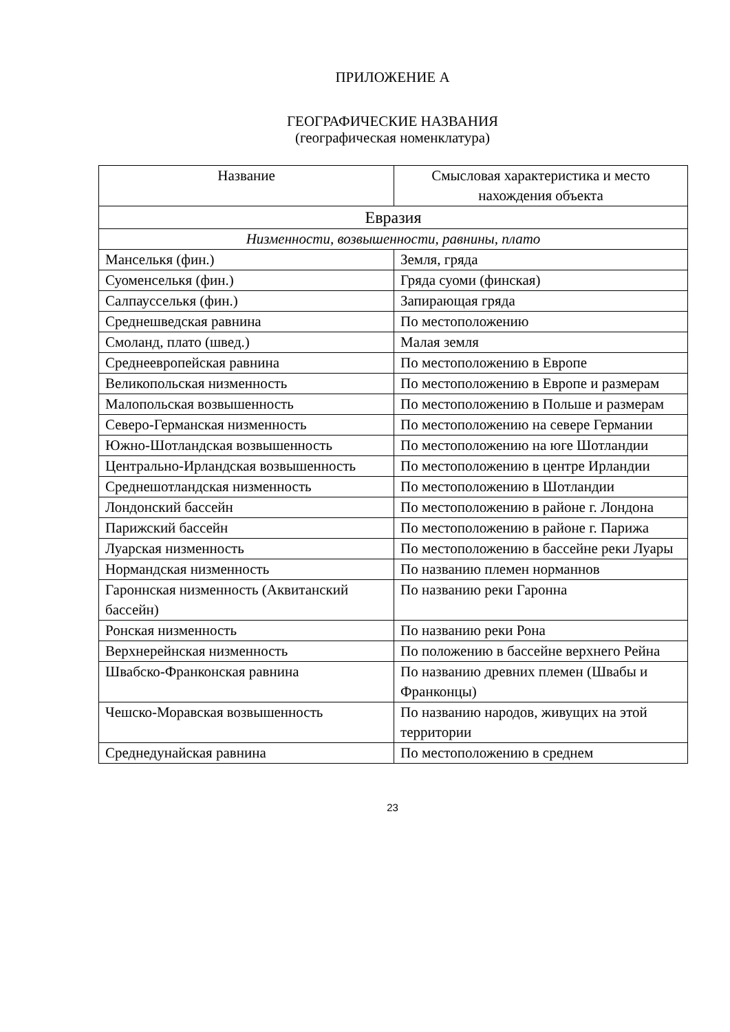ПРИЛОЖЕНИЕ А
ГЕОГРАФИЧЕСКИЕ НАЗВАНИЯ
(географическая номенклатура)
| Название | Смысловая характеристика и место нахождения объекта |
| --- | --- |
| Евразия | |
| Низменности, возвышенности, равнины, плато | |
| Манселькя (фин.) | Земля, гряда |
| Суоменселькя (фин.) | Гряда суоми (финская) |
| Салпаусселькя (фин.) | Запирающая гряда |
| Среднешведская равнина | По местоположению |
| Смоланд, плато (швед.) | Малая земля |
| Среднеевропейская равнина | По местоположению в Европе |
| Великопольская низменность | По местоположению в Европе и размерам |
| Малопольская возвышенность | По местоположению в Польше и размерам |
| Северо-Германская низменность | По местоположению на севере Германии |
| Южно-Шотландская возвышенность | По местоположению на юге Шотландии |
| Центрально-Ирландская возвышенность | По местоположению в центре Ирландии |
| Среднешотландская низменность | По местоположению в Шотландии |
| Лондонский бассейн | По местоположению в районе г. Лондона |
| Парижский бассейн | По местоположению в районе г. Парижа |
| Луарская низменность | По местоположению в бассейне реки Луары |
| Нормандская низменность | По названию племен норманнов |
| Гароннская низменность (Аквитанский бассейн) | По названию реки Гаронна |
| Ронская низменность | По названию реки Рона |
| Верхнерейнская низменность | По положению в бассейне верхнего Рейна |
| Швабско-Франконская равнина | По названию древних племен (Швабы и Франконцы) |
| Чешско-Моравская возвышенность | По названию народов, живущих на этой территории |
| Среднедунайская равнина | По местоположению в среднем |
23